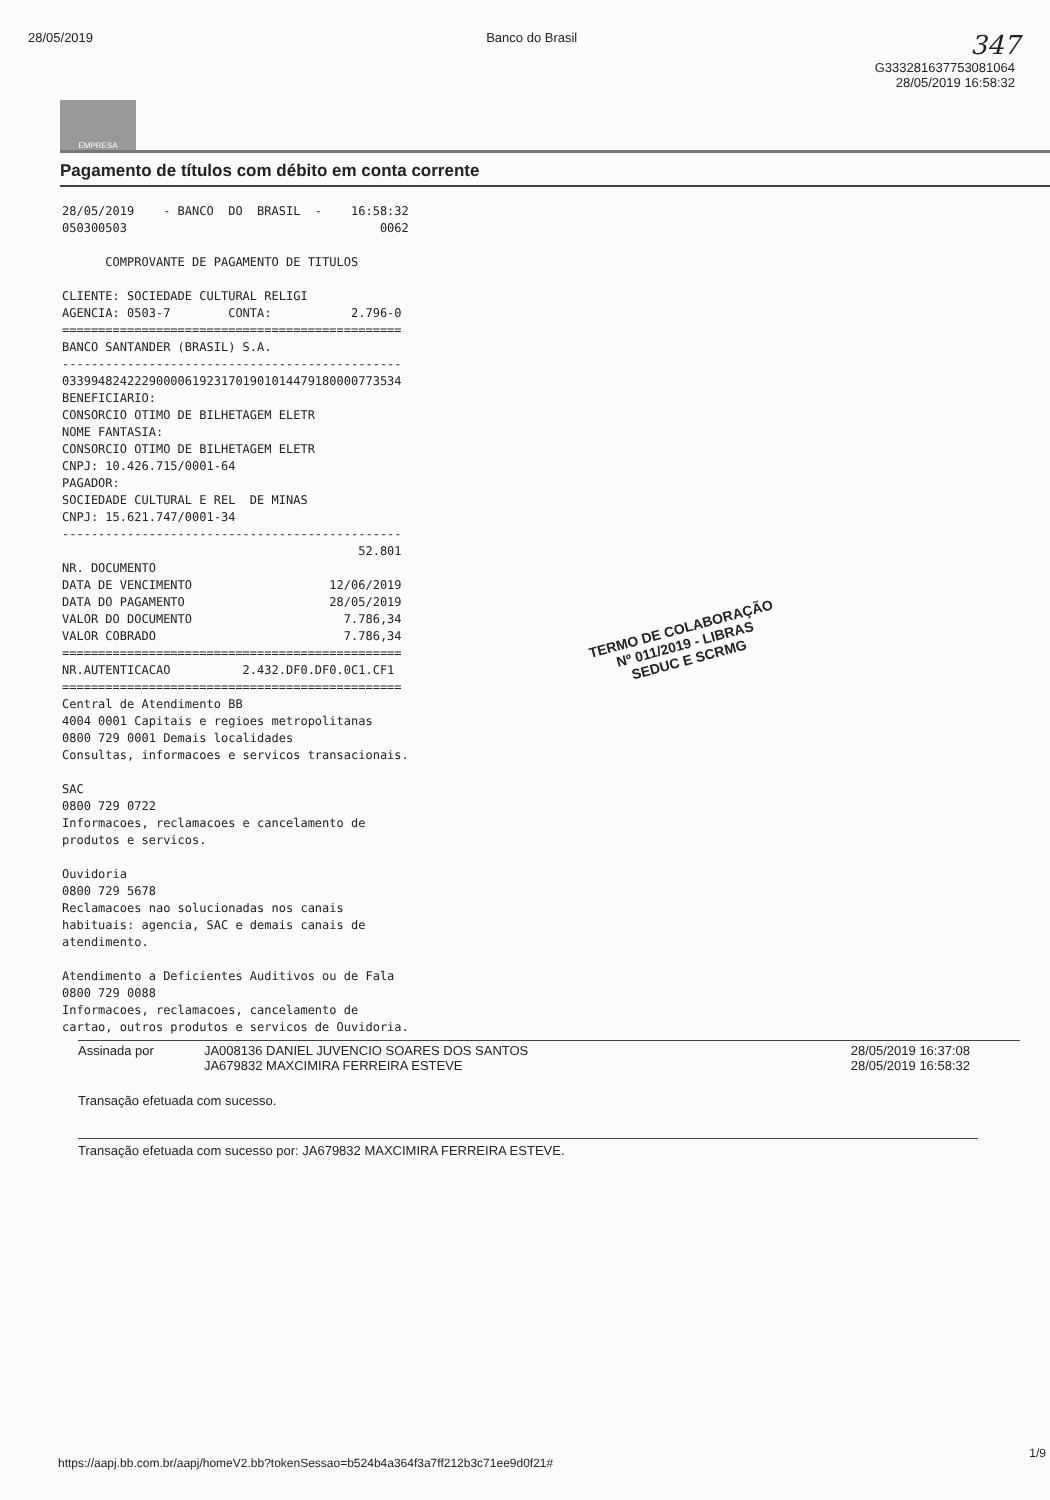28/05/2019 Banco do Brasil 347
G333281637753081064
28/05/2019 16:58:32
EMPRESA
Pagamento de títulos com débito em conta corrente
28/05/2019    - BANCO  DO  BRASIL  -    16:58:32
050300503                                   0062

      COMPROVANTE DE PAGAMENTO DE TITULOS

CLIENTE: SOCIEDADE CULTURAL RELIGI
AGENCIA: 0503-7        CONTA:           2.796-0
===============================================
BANCO SANTANDER (BRASIL) S.A.
-----------------------------------------------
03399482422290000619231701901014479180000773534
BENEFICIARIO:
CONSORCIO OTIMO DE BILHETAGEM ELETR
NOME FANTASIA:
CONSORCIO OTIMO DE BILHETAGEM ELETR
CNPJ: 10.426.715/0001-64
PAGADOR:
SOCIEDADE CULTURAL E REL  DE MINAS
CNPJ: 15.621.747/0001-34
-----------------------------------------------
                                         52.801
NR. DOCUMENTO
DATA DE VENCIMENTO                   12/06/2019
DATA DO PAGAMENTO                    28/05/2019
VALOR DO DOCUMENTO                     7.786,34
VALOR COBRADO                          7.786,34
===============================================
NR.AUTENTICACAO          2.432.DF0.DF0.0C1.CF1
===============================================
Central de Atendimento BB
4004 0001 Capitais e regioes metropolitanas
0800 729 0001 Demais localidades
Consultas, informacoes e servicos transacionais.

SAC
0800 729 0722
Informacoes, reclamacoes e cancelamento de
produtos e servicos.

Ouvidoria
0800 729 5678
Reclamacoes nao solucionadas nos canais
habituais: agencia, SAC e demais canais de
atendimento.

Atendimento a Deficientes Auditivos ou de Fala
0800 729 0088
Informacoes, reclamacoes, cancelamento de
cartao, outros produtos e servicos de Ouvidoria.
Assinada por JA008136 DANIEL JUVENCIO SOARES DOS SANTOS
JA679832 MAXCIMIRA FERREIRA ESTEVE
28/05/2019 16:37:08
28/05/2019 16:58:32
Transação efetuada com sucesso.
Transação efetuada com sucesso por: JA679832 MAXCIMIRA FERREIRA ESTEVE.
TERMO DE COLABORAÇÃO
Nº 011/2019 - LIBRAS
SEDUC E SCRMG
1/9
https://aapj.bb.com.br/aapj/homeV2.bb?tokenSessao=b524b4a364f3a7ff212b3c71ee9d0f21#